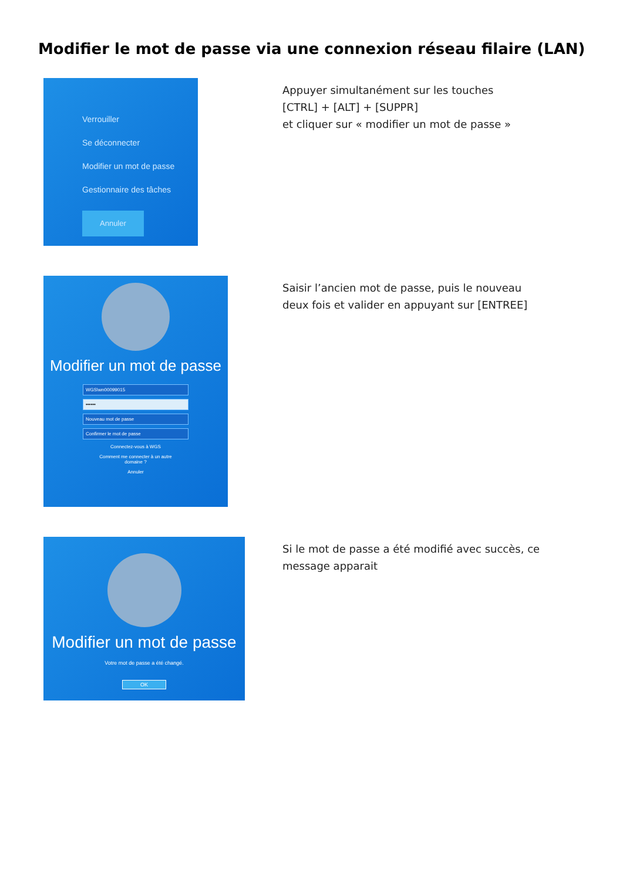Modifier le mot de passe via une connexion réseau filaire (LAN)
Verrouiller
Se déconnecter
Modifier un mot de passe
Gestionnaire des tâches
Annuler
Appuyer simultanément sur les touches
[CTRL] + [ALT] + [SUPPR]
et cliquer sur « modifier un mot de passe »
Modifier un mot de passe
WGS\wn00099015
••••••
Nouveau mot de passe
Confirmer le mot de passe
Connectez-vous à WGS
Comment me connecter à un autre
domaine ?
Annuler
Saisir l’ancien mot de passe, puis le nouveau
deux fois et valider en appuyant sur [ENTREE]
Modifier un mot de passe
Votre mot de passe a été changé.
OK
Si le mot de passe a été modifié avec succès, ce
message apparait